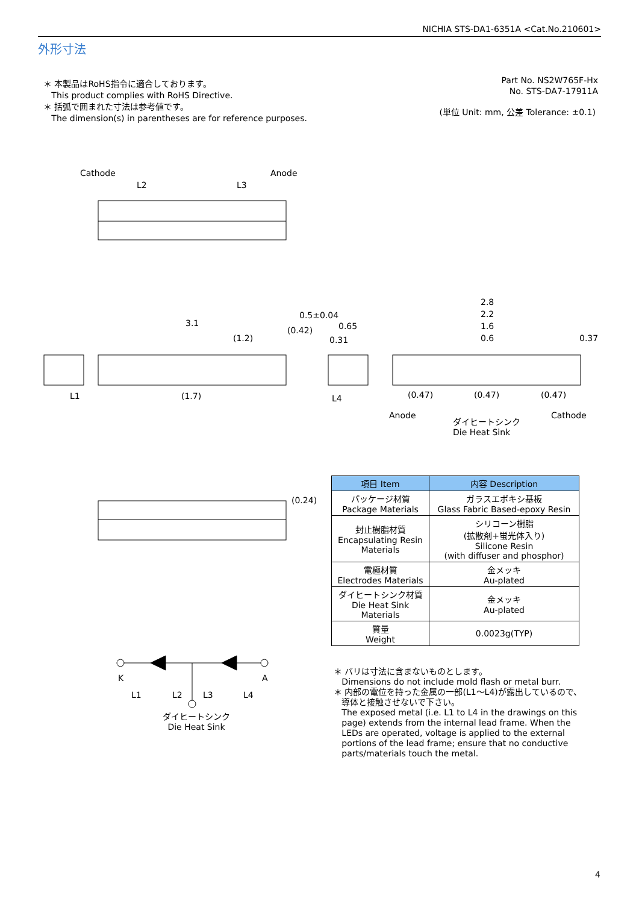NICHIA STS-DA1-6351A <Cat.No.210601>
外形寸法
＊ 本製品はRoHS指令に適合しております。
This product complies with RoHS Directive.
＊ 括弧で囲まれた寸法は参考値です。
The dimension(s) in parentheses are for reference purposes.
Part No. NS2W765F-Hx
No. STS-DA7-17911A
(単位 Unit: mm, 公差 Tolerance: ±0.1)
Cathode Anode
L2 L3
3.1
(1.2)
(0.42)
0.5±0.04
L1 (1.7)
0.65
0.31
L4
2.8
2.2
1.6
0.6 0.37
(0.47) (0.47) (0.47)
Anode Cathode
ダイヒートシンク
Die Heat Sink
(0.24)
K A
L1 L2 L3 L4
ダイヒートシンク
Die Heat Sink
| 項目 Item | 内容 Description |
| --- | --- |
| パッケージ材質 Package Materials | ガラスエポキシ基板 Glass Fabric Based-epoxy Resin |
| 封止樹脂材質 Encapsulating Resin Materials | シリコーン樹脂 (拡散剤+蛍光体入り) Silicone Resin (with diffuser and phosphor) |
| 電極材質 Electrodes Materials | 金メッキ Au-plated |
| ダイヒートシンク材質 Die Heat Sink Materials | 金メッキ Au-plated |
| 質量 Weight | 0.0023g(TYP) |
＊ バリは寸法に含まないものとします。
Dimensions do not include mold flash or metal burr.
＊ 内部の電位を持った金属の一部(L1～L4)が露出しているので、
導体と接触させないで下さい。
The exposed metal (i.e. L1 to L4 in the drawings on this
page) extends from the internal lead frame. When the
LEDs are operated, voltage is applied to the external
portions of the lead frame; ensure that no conductive
parts/materials touch the metal.
4